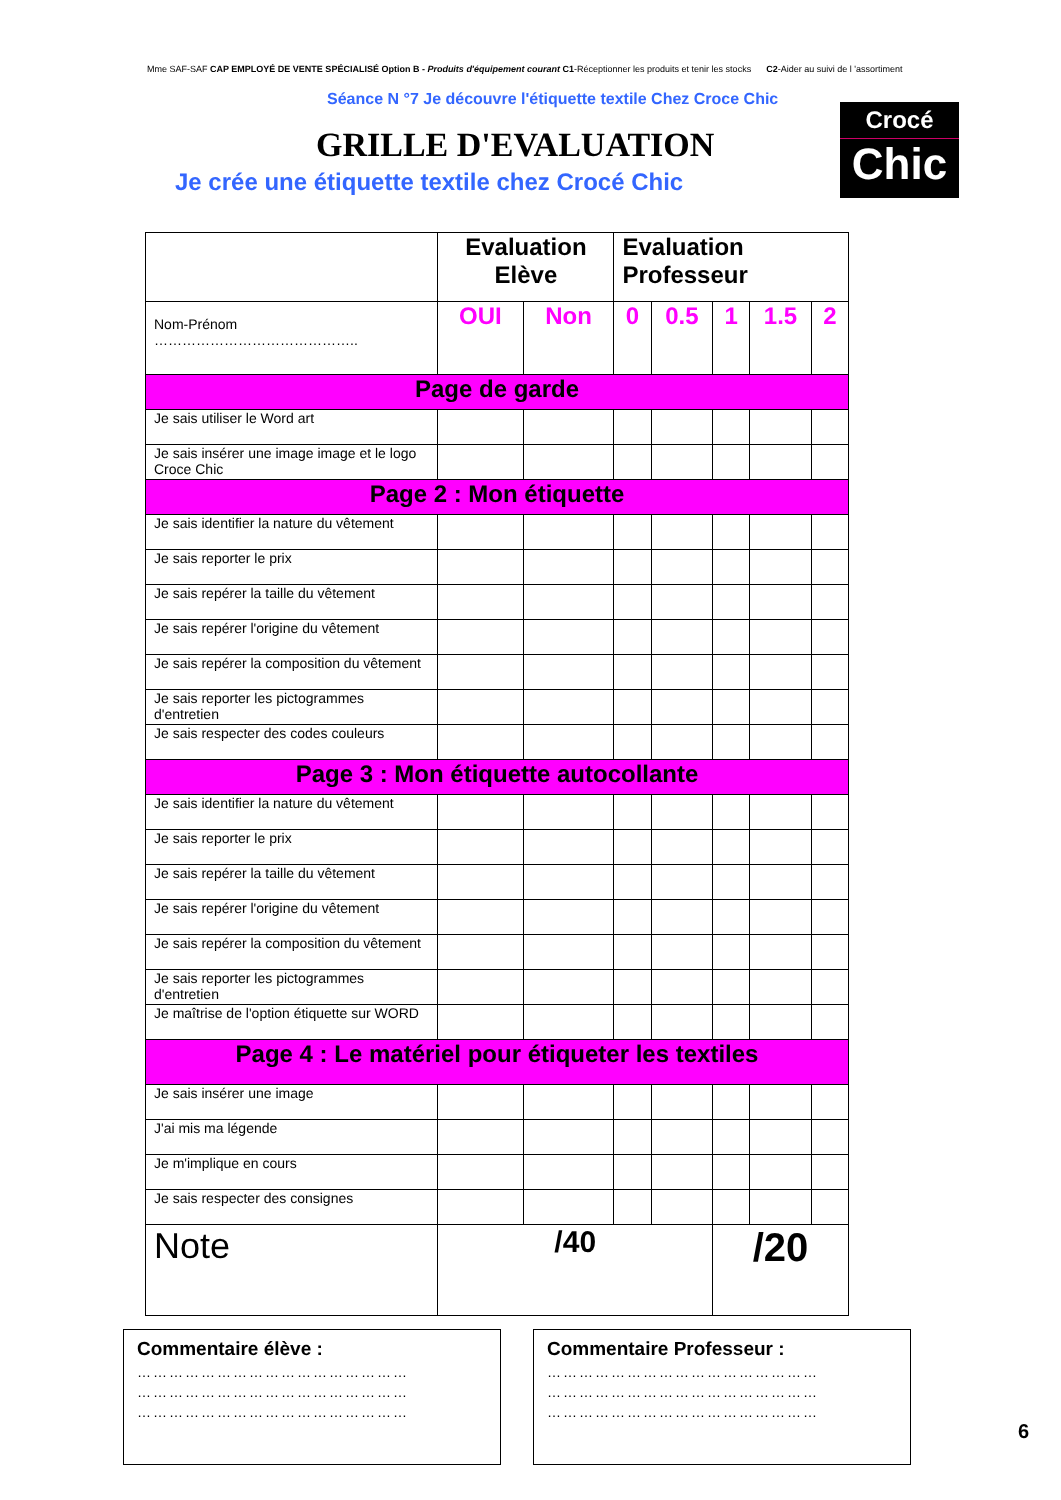Mme SAF-SAF CAP EMPLOYÉ DE VENTE SPÉCIALISÉ Option B - Produits d'équipement courant C1-Réceptionner les produits et tenir les stocks C2-Aider au suivi de l 'assortiment
Séance N °7 Je découvre l'étiquette textile Chez Croce Chic
Crocé
Chic
GRILLE D'EVALUATION
Je crée une étiquette textile chez Crocé Chic
| | Evaluation Elève | | Evaluation Professeur | | | | |
| --- | --- | --- | --- | --- | --- | --- | --- |
| Nom-Prénom …………………………………….. | OUI | Non | 0 | 0.5 | 1 | 1.5 | 2 |
| Page de garde | | | | | | | |
| Je sais utiliser le Word art | | | | | | | |
| Je sais insérer une image image et le logo Croce Chic | | | | | | | |
| Page 2 : Mon étiquette | | | | | | | |
| Je sais identifier la nature du vêtement | | | | | | | |
| Je sais reporter le prix | | | | | | | |
| Je sais repérer la taille du vêtement | | | | | | | |
| Je sais repérer l'origine du vêtement | | | | | | | |
| Je sais repérer la composition du vêtement | | | | | | | |
| Je sais reporter les pictogrammes d'entretien | | | | | | | |
| Je sais respecter des codes couleurs | | | | | | | |
| Page 3 : Mon étiquette autocollante | | | | | | | |
| Je sais identifier la nature du vêtement | | | | | | | |
| Je sais reporter le prix | | | | | | | |
| Je sais repérer la taille du vêtement | | | | | | | |
| Je sais repérer l'origine du vêtement | | | | | | | |
| Je sais repérer la composition du vêtement | | | | | | | |
| Je sais reporter les pictogrammes d'entretien | | | | | | | |
| Je maîtrise de l'option étiquette sur WORD | | | | | | | |
| Page 4 : Le matériel pour étiqueter les textiles | | | | | | | |
| Je sais insérer une image | | | | | | | |
| J'ai mis ma légende | | | | | | | |
| Je m'implique en cours | | | | | | | |
| Je sais respecter des consignes | | | | | | | |
| Note | /40 | | | | /20 | | |
Commentaire élève :
……………………………………………
……………………………………………
……………………………………………
Commentaire Professeur :
……………………………………………
……………………………………………
……………………………………………
6